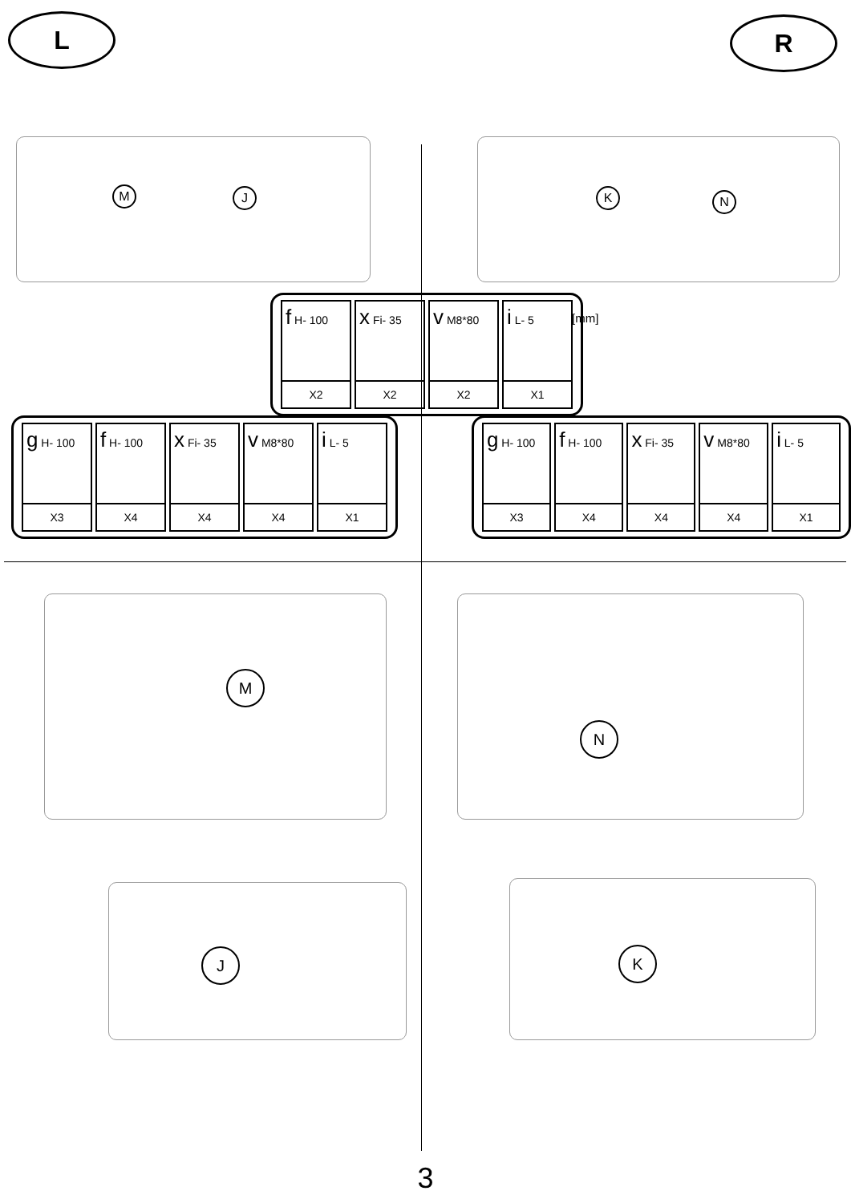L R
M J K N
| f H- 100 | x Fi- 35 | v M8*80 | i L- 5 |
| X2 | X2 | X2 | X1 |
[mm]
| g H- 100 | f H- 100 | x Fi- 35 | v M8*80 | i L- 5 |
| X3 | X4 | X4 | X4 | X1 |
| g H- 100 | f H- 100 | x Fi- 35 | v M8*80 | i L- 5 |
| X3 | X4 | X4 | X4 | X1 |
M
N
J K
3